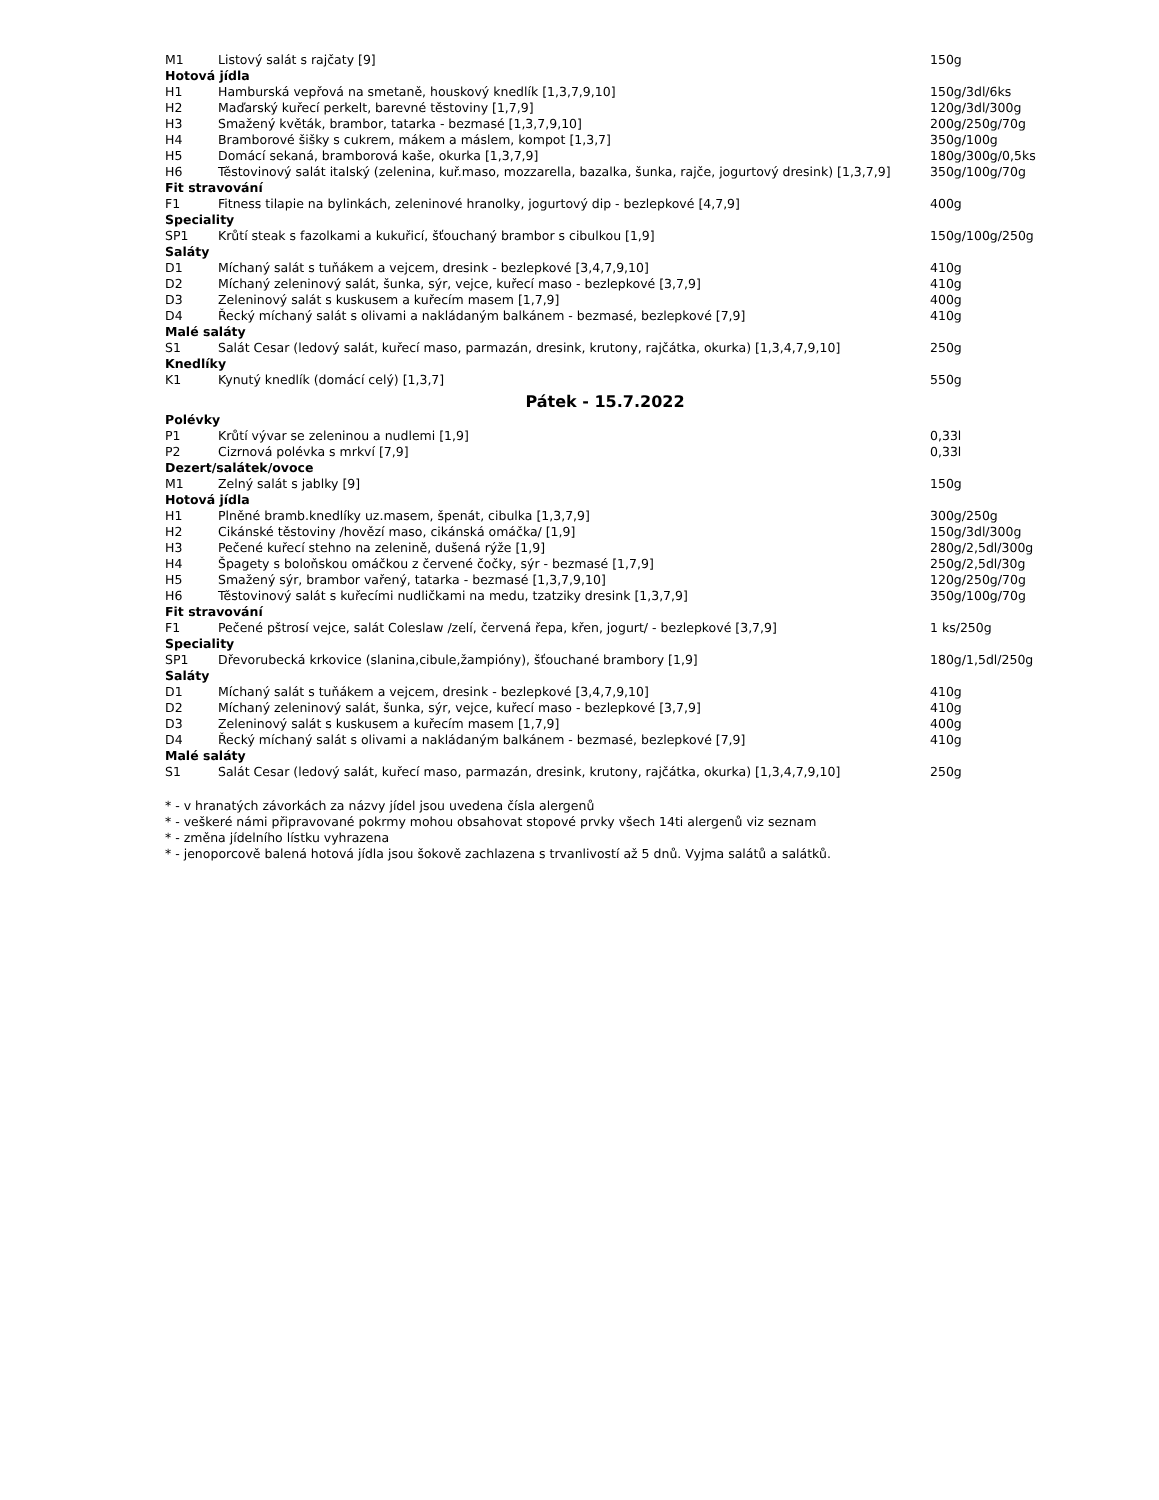| M1 | Listový salát s rajčaty [9] | 150g |
| Hotová jídla | | |
| H1 | Hamburská vepřová na smetaně, houskový knedlík [1,3,7,9,10] | 150g/3dl/6ks |
| H2 | Maďarský kuřecí perkelt, barevné těstoviny [1,7,9] | 120g/3dl/300g |
| H3 | Smažený květák, brambor, tatarka - bezmasé [1,3,7,9,10] | 200g/250g/70g |
| H4 | Bramborové šišky s cukrem, mákem a máslem, kompot [1,3,7] | 350g/100g |
| H5 | Domácí sekaná, bramborová kaše, okurka [1,3,7,9] | 180g/300g/0,5ks |
| H6 | Těstovinový salát italský (zelenina, kuř.maso, mozzarella, bazalka, šunka, rajče, jogurtový dresink) [1,3,7,9] | 350g/100g/70g |
| Fit stravování | | |
| F1 | Fitness tilapie na bylinkách, zeleninové hranolky, jogurtový dip - bezlepkové [4,7,9] | 400g |
| Speciality | | |
| SP1 | Krůtí steak s fazolkami a kukuřicí, šťouchaný brambor s cibulkou [1,9] | 150g/100g/250g |
| Saláty | | |
| D1 | Míchaný salát s tuňákem a vejcem, dresink - bezlepkové [3,4,7,9,10] | 410g |
| D2 | Míchaný zeleninový salát, šunka, sýr, vejce, kuřecí maso - bezlepkové [3,7,9] | 410g |
| D3 | Zeleninový salát s kuskusem a kuřecím masem [1,7,9] | 400g |
| D4 | Řecký míchaný salát s olivami a nakládaným balkánem - bezmasé, bezlepkové [7,9] | 410g |
| Malé saláty | | |
| S1 | Salát Cesar (ledový salát, kuřecí maso, parmazán, dresink, krutony, rajčátka, okurka) [1,3,4,7,9,10] | 250g |
| Knedlíky | | |
| K1 | Kynutý knedlík (domácí celý) [1,3,7] | 550g |
| Pátek - 15.7.2022 | | |
| Polévky | | |
| P1 | Krůtí vývar se zeleninou a nudlemi [1,9] | 0,33l |
| P2 | Cizrnová polévka s mrkví [7,9] | 0,33l |
| Dezert/salátek/ovoce | | |
| M1 | Zelný salát s jablky [9] | 150g |
| Hotová jídla | | |
| H1 | Plněné bramb.knedlíky uz.masem, špenát, cibulka [1,3,7,9] | 300g/250g |
| H2 | Cikánské těstoviny /hovězí maso, cikánská omáčka/ [1,9] | 150g/3dl/300g |
| H3 | Pečené kuřecí stehno na zelenině, dušená rýže [1,9] | 280g/2,5dl/300g |
| H4 | Špagety s boloňskou omáčkou z červené čočky, sýr - bezmasé [1,7,9] | 250g/2,5dl/30g |
| H5 | Smažený sýr, brambor vařený, tatarka - bezmasé [1,3,7,9,10] | 120g/250g/70g |
| H6 | Těstovinový salát s kuřecími nudličkami na medu, tzatziky dresink [1,3,7,9] | 350g/100g/70g |
| Fit stravování | | |
| F1 | Pečené pštrosí vejce, salát Coleslaw /zelí, červená řepa, křen, jogurt/ - bezlepkové [3,7,9] | 1 ks/250g |
| Speciality | | |
| SP1 | Dřevorubecká krkovice (slanina,cibule,žampióny), šťouchané brambory [1,9] | 180g/1,5dl/250g |
| Saláty | | |
| D1 | Míchaný salát s tuňákem a vejcem, dresink - bezlepkové [3,4,7,9,10] | 410g |
| D2 | Míchaný zeleninový salát, šunka, sýr, vejce, kuřecí maso - bezlepkové [3,7,9] | 410g |
| D3 | Zeleninový salát s kuskusem a kuřecím masem [1,7,9] | 400g |
| D4 | Řecký míchaný salát s olivami a nakládaným balkánem - bezmasé, bezlepkové [7,9] | 410g |
| Malé saláty | | |
| S1 | Salát Cesar (ledový salát, kuřecí maso, parmazán, dresink, krutony, rajčátka, okurka) [1,3,4,7,9,10] | 250g |
* - v hranatých závorkách za názvy jídel jsou uvedena čísla alergenů
* - veškeré námi připravované pokrmy mohou obsahovat stopové prvky všech 14ti alergenů viz seznam
* - změna jídelního lístku vyhrazena
* - jenoporcově balená hotová jídla jsou šokově zachlazena s trvanlivostí až 5 dnů. Vyjma salátů a salátků.